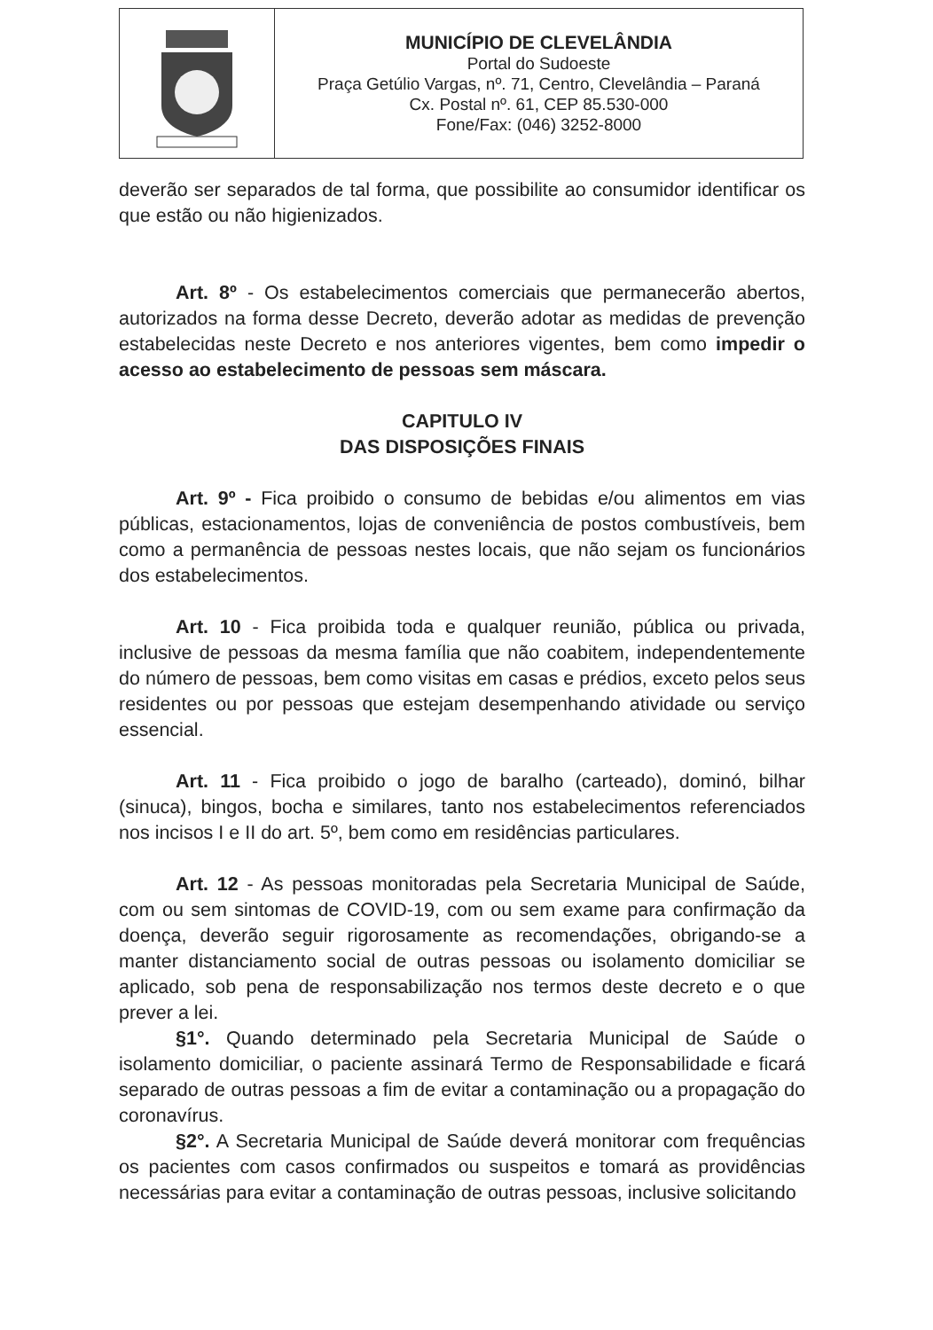MUNICÍPIO DE CLEVELÂNDIA
Portal do Sudoeste
Praça Getúlio Vargas, nº. 71, Centro, Clevelândia – Paraná
Cx. Postal nº. 61, CEP 85.530-000
Fone/Fax: (046) 3252-8000
deverão ser separados de tal forma, que possibilite ao consumidor identificar os que estão ou não higienizados.
Art. 8º - Os estabelecimentos comerciais que permanecerão abertos, autorizados na forma desse Decreto, deverão adotar as medidas de prevenção estabelecidas neste Decreto e nos anteriores vigentes, bem como impedir o acesso ao estabelecimento de pessoas sem máscara.
CAPITULO IV
DAS DISPOSIÇÕES FINAIS
Art. 9º - Fica proibido o consumo de bebidas e/ou alimentos em vias públicas, estacionamentos, lojas de conveniência de postos combustíveis, bem como a permanência de pessoas nestes locais, que não sejam os funcionários dos estabelecimentos.
Art. 10 - Fica proibida toda e qualquer reunião, pública ou privada, inclusive de pessoas da mesma família que não coabitem, independentemente do número de pessoas, bem como visitas em casas e prédios, exceto pelos seus residentes ou por pessoas que estejam desempenhando atividade ou serviço essencial.
Art. 11 - Fica proibido o jogo de baralho (carteado), dominó, bilhar (sinuca), bingos, bocha e similares, tanto nos estabelecimentos referenciados nos incisos I e II do art. 5º, bem como em residências particulares.
Art. 12 - As pessoas monitoradas pela Secretaria Municipal de Saúde, com ou sem sintomas de COVID-19, com ou sem exame para confirmação da doença, deverão seguir rigorosamente as recomendações, obrigando-se a manter distanciamento social de outras pessoas ou isolamento domiciliar se aplicado, sob pena de responsabilização nos termos deste decreto e o que prever a lei.
§1°. Quando determinado pela Secretaria Municipal de Saúde o isolamento domiciliar, o paciente assinará Termo de Responsabilidade e ficará separado de outras pessoas a fim de evitar a contaminação ou a propagação do coronavírus.
§2°. A Secretaria Municipal de Saúde deverá monitorar com frequências os pacientes com casos confirmados ou suspeitos e tomará as providências necessárias para evitar a contaminação de outras pessoas, inclusive solicitando